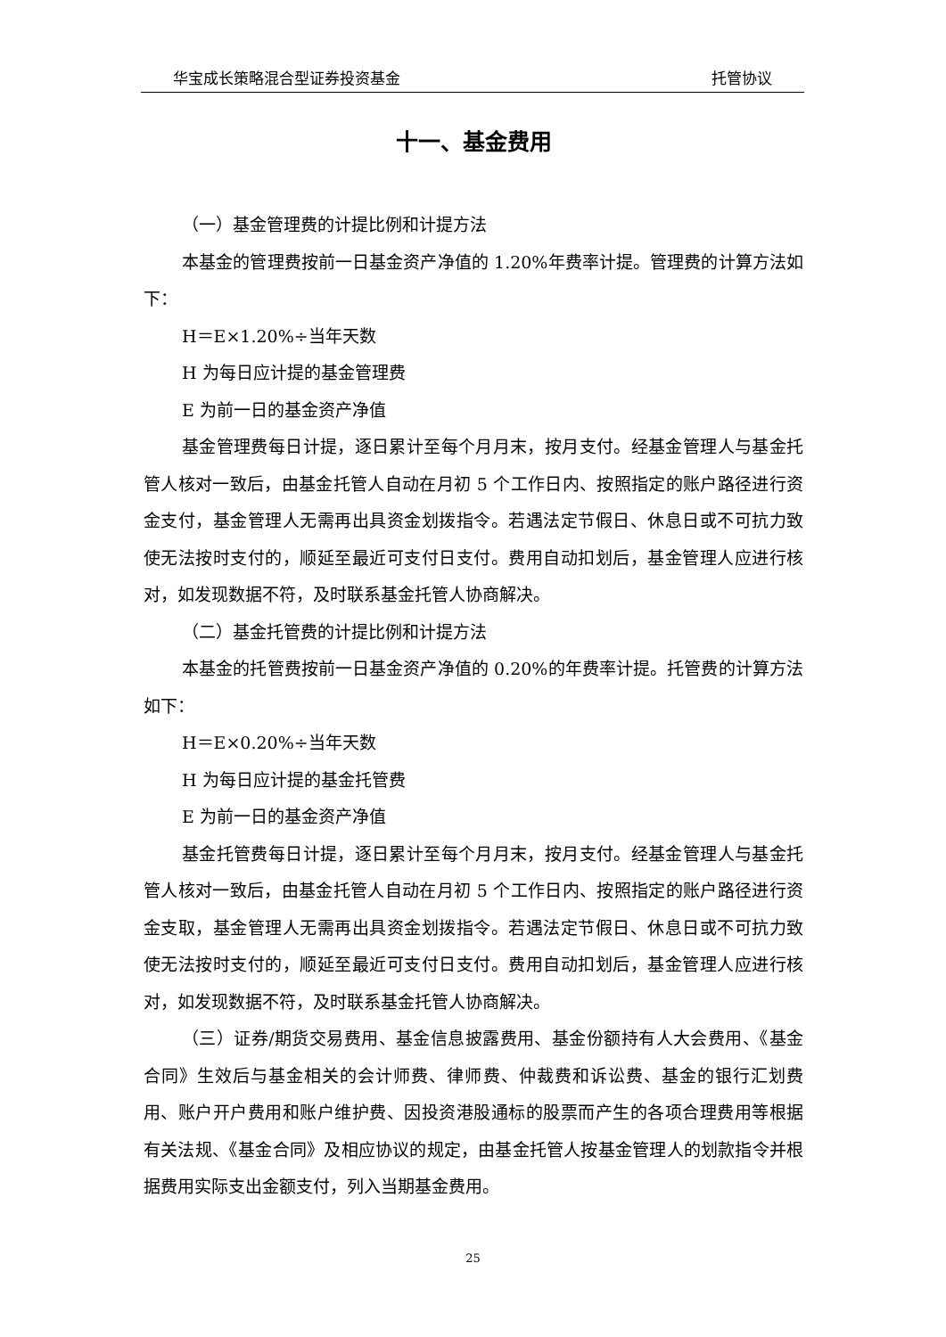华宝成长策略混合型证券投资基金 托管协议
十一、基金费用
（一）基金管理费的计提比例和计提方法
本基金的管理费按前一日基金资产净值的 1.20%年费率计提。管理费的计算方法如下：
H＝E×1.20%÷当年天数
H 为每日应计提的基金管理费
E 为前一日的基金资产净值
基金管理费每日计提，逐日累计至每个月月末，按月支付。经基金管理人与基金托管人核对一致后，由基金托管人自动在月初 5 个工作日内、按照指定的账户路径进行资金支付，基金管理人无需再出具资金划拨指令。若遇法定节假日、休息日或不可抗力致使无法按时支付的，顺延至最近可支付日支付。费用自动扣划后，基金管理人应进行核对，如发现数据不符，及时联系基金托管人协商解决。
（二）基金托管费的计提比例和计提方法
本基金的托管费按前一日基金资产净值的 0.20%的年费率计提。托管费的计算方法如下：
H＝E×0.20%÷当年天数
H 为每日应计提的基金托管费
E 为前一日的基金资产净值
基金托管费每日计提，逐日累计至每个月月末，按月支付。经基金管理人与基金托管人核对一致后，由基金托管人自动在月初 5 个工作日内、按照指定的账户路径进行资金支取，基金管理人无需再出具资金划拨指令。若遇法定节假日、休息日或不可抗力致使无法按时支付的，顺延至最近可支付日支付。费用自动扣划后，基金管理人应进行核对，如发现数据不符，及时联系基金托管人协商解决。
（三）证券/期货交易费用、基金信息披露费用、基金份额持有人大会费用、《基金合同》生效后与基金相关的会计师费、律师费、仲裁费和诉讼费、基金的银行汇划费用、账户开户费用和账户维护费、因投资港股通标的股票而产生的各项合理费用等根据有关法规、《基金合同》及相应协议的规定，由基金托管人按基金管理人的划款指令并根据费用实际支出金额支付，列入当期基金费用。
25